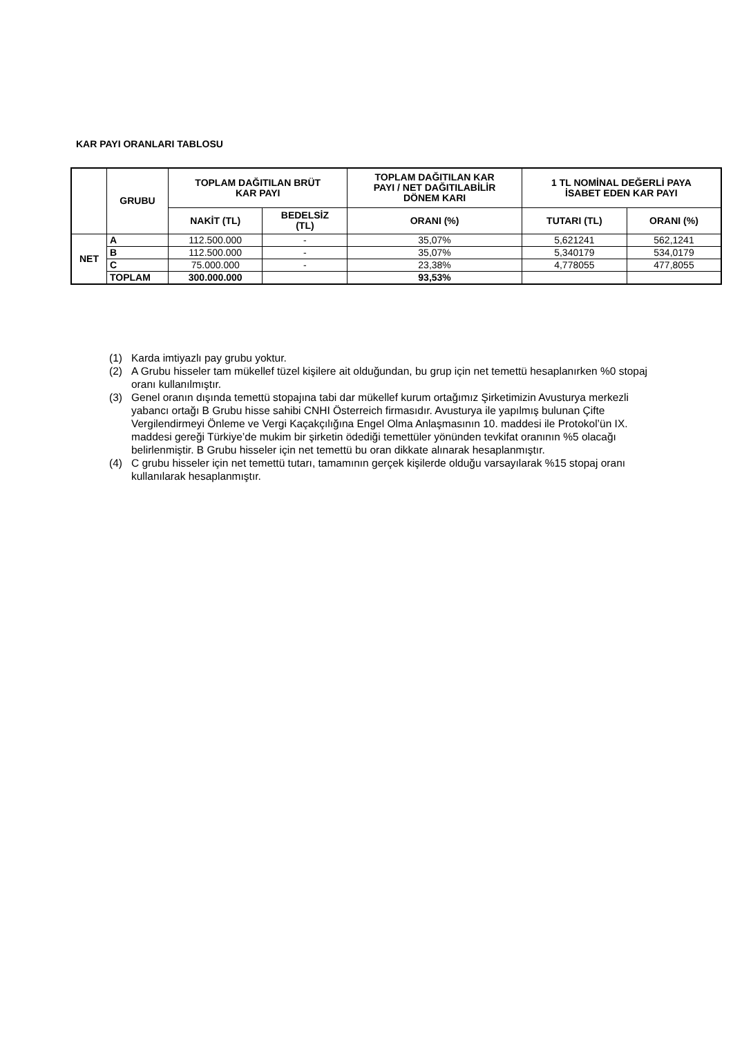KAR PAYI ORANLARI TABLOSU
| | GRUBU | TOPLAM DAĞITILAN BRÜT KAR PAYI | | TOPLAM DAĞITILAN KAR PAYI / NET DAĞITILABİLİR DÖNEM KARI | 1 TL NOMİNAL DEĞERLİ PAYA İSABET EDEN KAR PAYI | |
| --- | --- | --- | --- | --- | --- | --- |
| | | NAKİT (TL) | BEDELSİZ (TL) | ORANI (%) | TUTARI (TL) | ORANI (%) |
| NET | A | 112.500.000 | - | 35,07% | 5,621241 | 562,1241 |
| | B | 112.500.000 | - | 35,07% | 5,340179 | 534,0179 |
| | C | 75.000.000 | - | 23,38% | 4,778055 | 477,8055 |
| | TOPLAM | 300.000.000 | | 93,53% | | |
(1) Karda imtiyazlı pay grubu yoktur.
(2) A Grubu hisseler tam mükellef tüzel kişilere ait olduğundan, bu grup için net temettü hesaplanırken %0 stopaj oranı kullanılmıştır.
(3) Genel oranın dışında temettü stopajına tabi dar mükellef kurum ortağımız Şirketimizin Avusturya merkezli yabancı ortağı B Grubu hisse sahibi CNHI Österreich firmasıdır. Avusturya ile yapılmış bulunan Çifte Vergilendirmeyi Önleme ve Vergi Kaçakçılığına Engel Olma Anlaşmasının 10. maddesi ile Protokol’ün IX. maddesi gereği Türkiye’de mukim bir şirketin ödediği temettüler yönünden tevkifat oranının %5 olacağı belirlenmiştir. B Grubu hisseler için net temettü bu oran dikkate alınarak hesaplanmıştır.
(4) C grubu hisseler için net temettü tutarı, tamamının gerçek kişilerde olduğu varsayılarak %15 stopaj oranı kullanılarak hesaplanmıştır.